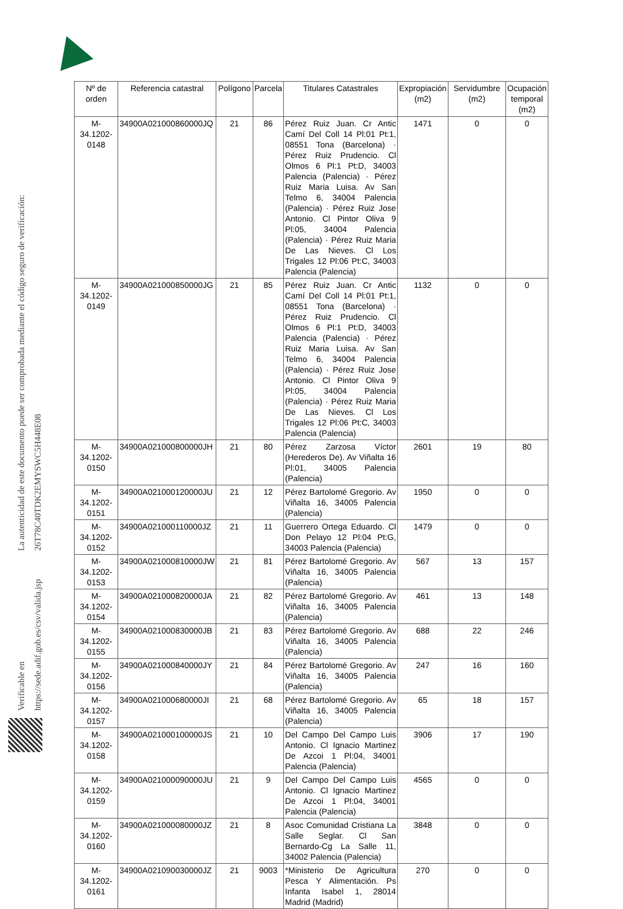La autenticidad de este documento puede ser comprobada mediante el código seguro de verificación: 26T78C40TDK2EMYSWC5H448E08
Verificable en https://sede.adif.gob.es/csv/valida.jsp
| Nº de orden | Referencia catastral | Polígono | Parcela | Titulares Catastrales | Expropiación (m2) | Servidumbre (m2) | Ocupación temporal (m2) |
| --- | --- | --- | --- | --- | --- | --- | --- |
| M-34.1202-0148 | 34900A021000860000JQ | 21 | 86 | Pérez Ruiz Juan. Cr Antic Camí Del Coll 14 Pl:01 Pt:1, 08551 Tona (Barcelona) · Pérez Ruiz Prudencio. Cl Olmos 6 Pl:1 Pt:D, 34003 Palencia (Palencia) · Pérez Ruiz Maria Luisa. Av San Telmo 6, 34004 Palencia (Palencia) · Pérez Ruiz Jose Antonio. Cl Pintor Oliva 9 Pl:05, 34004 Palencia (Palencia) · Pérez Ruiz Maria De Las Nieves. Cl Los Trigales 12 Pl:06 Pt:C, 34003 Palencia (Palencia) | 1471 | 0 | 0 |
| M-34.1202-0149 | 34900A021000850000JG | 21 | 85 | Pérez Ruiz Juan. Cr Antic Camí Del Coll 14 Pl:01 Pt:1, 08551 Tona (Barcelona) · Pérez Ruiz Prudencio. Cl Olmos 6 Pl:1 Pt:D, 34003 Palencia (Palencia) · Pérez Ruiz Maria Luisa. Av San Telmo 6, 34004 Palencia (Palencia) · Pérez Ruiz Jose Antonio. Cl Pintor Oliva 9 Pl:05, 34004 Palencia (Palencia) · Pérez Ruiz Maria De Las Nieves. Cl Los Trigales 12 Pl:06 Pt:C, 34003 Palencia (Palencia) | 1132 | 0 | 0 |
| M-34.1202-0150 | 34900A021000800000JH | 21 | 80 | Pérez Zarzosa Víctor (Herederos De). Av Viñalta 16 Pl:01, 34005 Palencia (Palencia) | 2601 | 19 | 80 |
| M-34.1202-0151 | 34900A021000120000JU | 21 | 12 | Pérez Bartolomé Gregorio. Av Viñalta 16, 34005 Palencia (Palencia) | 1950 | 0 | 0 |
| M-34.1202-0152 | 34900A021000110000JZ | 21 | 11 | Guerrero Ortega Eduardo. Cl Don Pelayo 12 Pl:04 Pt:G, 34003 Palencia (Palencia) | 1479 | 0 | 0 |
| M-34.1202-0153 | 34900A021000810000JW | 21 | 81 | Pérez Bartolomé Gregorio. Av Viñalta 16, 34005 Palencia (Palencia) | 567 | 13 | 157 |
| M-34.1202-0154 | 34900A021000820000JA | 21 | 82 | Pérez Bartolomé Gregorio. Av Viñalta 16, 34005 Palencia (Palencia) | 461 | 13 | 148 |
| M-34.1202-0155 | 34900A021000830000JB | 21 | 83 | Pérez Bartolomé Gregorio. Av Viñalta 16, 34005 Palencia (Palencia) | 688 | 22 | 246 |
| M-34.1202-0156 | 34900A021000840000JY | 21 | 84 | Pérez Bartolomé Gregorio. Av Viñalta 16, 34005 Palencia (Palencia) | 247 | 16 | 160 |
| M-34.1202-0157 | 34900A021000680000JI | 21 | 68 | Pérez Bartolomé Gregorio. Av Viñalta 16, 34005 Palencia (Palencia) | 65 | 18 | 157 |
| M-34.1202-0158 | 34900A021000100000JS | 21 | 10 | Del Campo Del Campo Luis Antonio. Cl Ignacio Martinez De Azcoi 1 Pl:04, 34001 Palencia (Palencia) | 3906 | 17 | 190 |
| M-34.1202-0159 | 34900A021000090000JU | 21 | 9 | Del Campo Del Campo Luis Antonio. Cl Ignacio Martinez De Azcoi 1 Pl:04, 34001 Palencia (Palencia) | 4565 | 0 | 0 |
| M-34.1202-0160 | 34900A021000080000JZ | 21 | 8 | Asoc Comunidad Cristiana La Salle Seglar. Cl San Bernardo-Cg La Salle 11, 34002 Palencia (Palencia) | 3848 | 0 | 0 |
| M-34.1202-0161 | 34900A021090030000JZ | 21 | 9003 | *Ministerio De Agricultura Pesca Y Alimentación. Ps Infanta Isabel 1, 28014 Madrid (Madrid) | 270 | 0 | 0 |